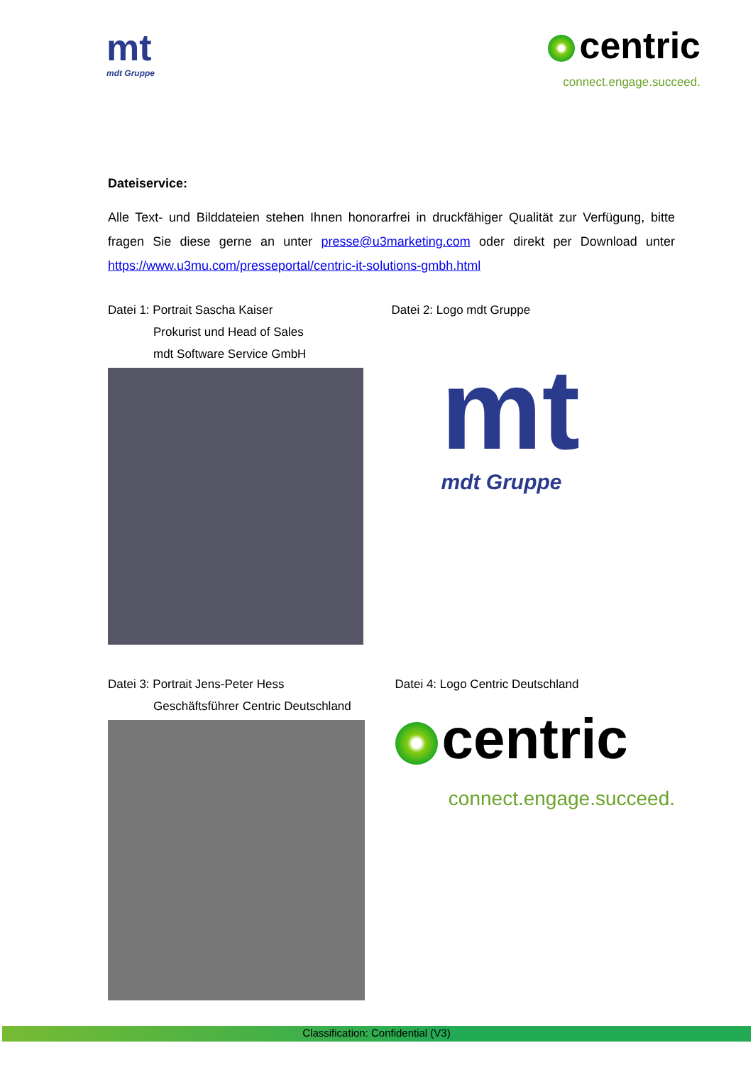mt
mdt Gruppe
centric
connect.engage.succeed.
Dateiservice:
Alle Text- und Bilddateien stehen Ihnen honorarfrei in druckfähiger Qualität zur Verfügung, bitte fragen Sie diese gerne an unter presse@u3marketing.com oder direkt per Download unter https://www.u3mu.com/presseportal/centric-it-solutions-gmbh.html
Datei 1: Portrait Sascha Kaiser
Prokurist und Head of Sales
mdt Software Service GmbH
Datei 2: Logo mdt Gruppe
mt
mdt Gruppe
Datei 3: Portrait Jens-Peter Hess
Geschäftsführer Centric Deutschland
Datei 4: Logo Centric Deutschland
centric
connect.engage.succeed.
Classification: Confidential (V3)